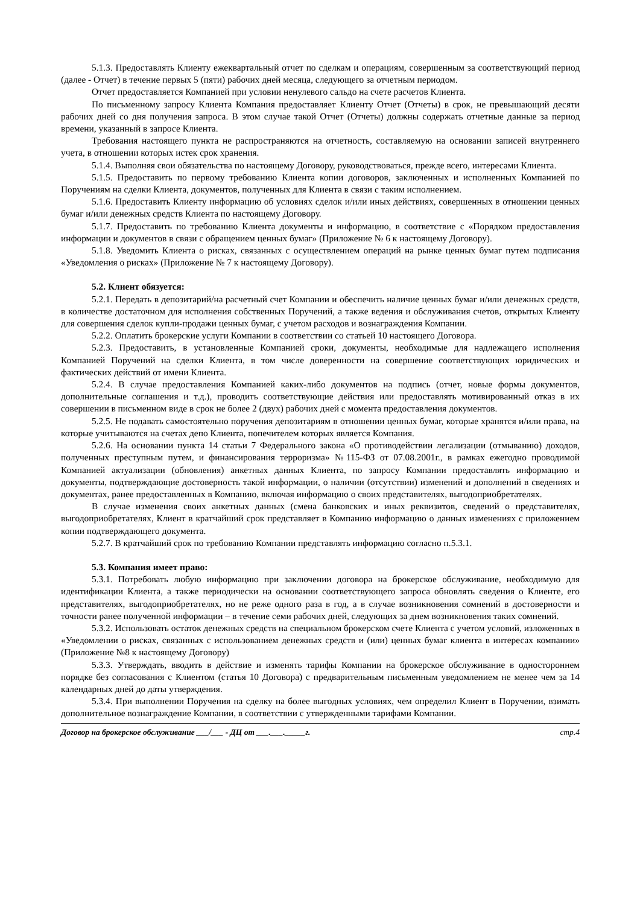5.1.3. Предоставлять Клиенту ежеквартальный отчет по сделкам и операциям, совершенным за соответствующий период (далее - Отчет) в течение первых 5 (пяти) рабочих дней месяца, следующего за отчетным периодом.
Отчет предоставляется Компанией при условии ненулевого сальдо на счете расчетов Клиента.
По письменному запросу Клиента Компания предоставляет Клиенту Отчет (Отчеты) в срок, не превышающий десяти рабочих дней со дня получения запроса. В этом случае такой Отчет (Отчеты) должны содержать отчетные данные за период времени, указанный в запросе Клиента.
Требования настоящего пункта не распространяются на отчетность, составляемую на основании записей внутреннего учета, в отношении которых истек срок хранения.
5.1.4. Выполняя свои обязательства по настоящему Договору, руководствоваться, прежде всего, интересами Клиента.
5.1.5. Предоставить по первому требованию Клиента копии договоров, заключенных и исполненных Компанией по Поручениям на сделки Клиента, документов, полученных для Клиента в связи с таким исполнением.
5.1.6. Предоставить Клиенту информацию об условиях сделок и/или иных действиях, совершенных в отношении ценных бумаг и/или денежных средств Клиента по настоящему Договору.
5.1.7. Предоставить по требованию Клиента документы и информацию, в соответствие с «Порядком предоставления информации и документов в связи с обращением ценных бумаг» (Приложение № 6 к настоящему Договору).
5.1.8. Уведомить Клиента о рисках, связанных с осуществлением операций на рынке ценных бумаг путем подписания «Уведомления о рисках» (Приложение № 7 к настоящему Договору).
5.2. Клиент обязуется:
5.2.1. Передать в депозитарий/на расчетный счет Компании и обеспечить наличие ценных бумаг и/или денежных средств, в количестве достаточном для исполнения собственных Поручений, а также ведения и обслуживания счетов, открытых Клиенту для совершения сделок купли-продажи ценных бумаг, с учетом расходов и вознаграждения Компании.
5.2.2. Оплатить брокерские услуги Компании в соответствии со статьей 10 настоящего Договора.
5.2.3. Предоставить, в установленные Компанией сроки, документы, необходимые для надлежащего исполнения Компанией Поручений на сделки Клиента, в том числе доверенности на совершение соответствующих юридических и фактических действий от имени Клиента.
5.2.4. В случае предоставления Компанией каких-либо документов на подпись (отчет, новые формы документов, дополнительные соглашения и т.д.), проводить соответствующие действия или предоставлять мотивированный отказ в их совершении в письменном виде в срок не более 2 (двух) рабочих дней с момента предоставления документов.
5.2.5. Не подавать самостоятельно поручения депозитариям в отношении ценных бумаг, которые хранятся и/или права, на которые учитываются на счетах депо Клиента, попечителем которых является Компания.
5.2.6. На основании пункта 14 статьи 7 Федерального закона «О противодействии легализации (отмыванию) доходов, полученных преступным путем, и финансирования терроризма» №115-ФЗ от 07.08.2001г., в рамках ежегодно проводимой Компанией актуализации (обновления) анкетных данных Клиента, по запросу Компании предоставлять информацию и документы, подтверждающие достоверность такой информации, о наличии (отсутствии) изменений и дополнений в сведениях и документах, ранее предоставленных в Компанию, включая информацию о своих представителях, выгодоприобретателях.
В случае изменения своих анкетных данных (смена банковских и иных реквизитов, сведений о представителях, выгодоприобретателях, Клиент в кратчайший срок представляет в Компанию информацию о данных изменениях с приложением копии подтверждающего документа.
5.2.7. В кратчайший срок по требованию Компании представлять информацию согласно п.5.3.1.
5.3. Компания имеет право:
5.3.1. Потребовать любую информацию при заключении договора на брокерское обслуживание, необходимую для идентификации Клиента, а также периодически на основании соответствующего запроса обновлять сведения о Клиенте, его представителях, выгодоприобретателях, но не реже одного раза в год, а в случае возникновения сомнений в достоверности и точности ранее полученной информации – в течение семи рабочих дней, следующих за днем возникновения таких сомнений.
5.3.2. Использовать остаток денежных средств на специальном брокерском счете Клиента с учетом условий, изложенных в «Уведомлении о рисках, связанных с использованием денежных средств и (или) ценных бумаг клиента в интересах компании» (Приложение №8 к настоящему Договору)
5.3.3. Утверждать, вводить в действие и изменять тарифы Компании на брокерское обслуживание в одностороннем порядке без согласования с Клиентом (статья 10 Договора) с предварительным письменным уведомлением не менее чем за 14 календарных дней до даты утверждения.
5.3.4. При выполнении Поручения на сделку на более выгодных условиях, чем определил Клиент в Поручении, взимать дополнительное вознаграждение Компании, в соответствии с утвержденными тарифами Компании.
Договор на брокерское обслуживание ___/___ - ДЦ от ___.___._____г. стр.4